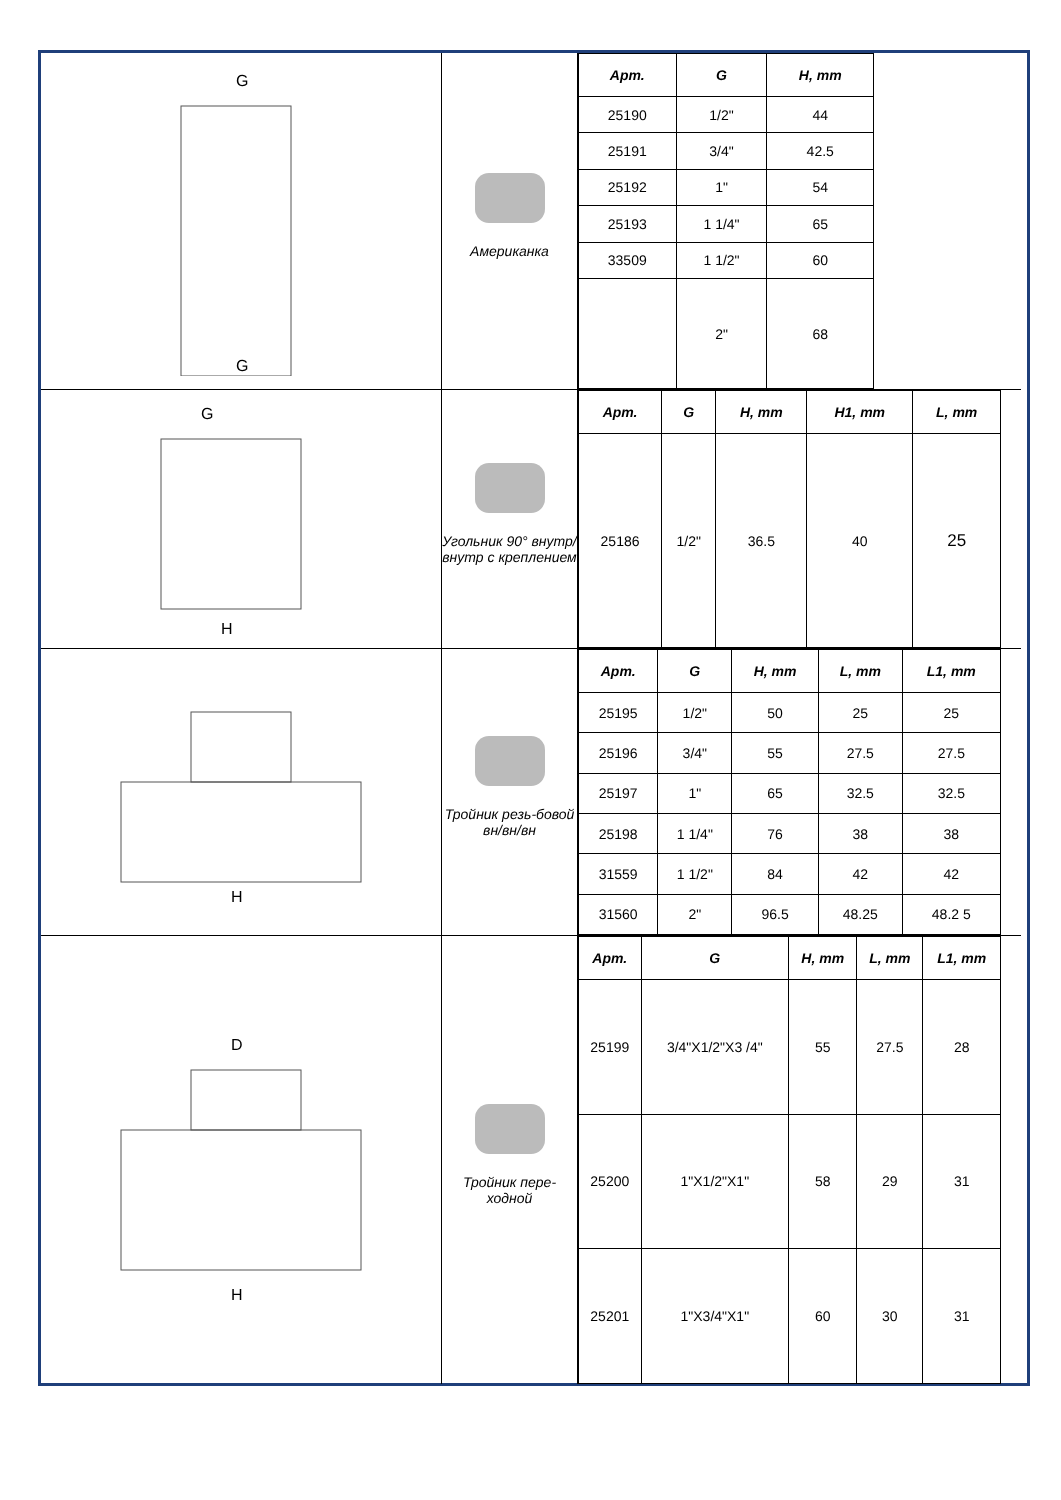G
G
Американка
| Арт. | G | H, mm |
| --- | --- | --- |
| 25190 | 1/2" | 44 |
| 25191 | 3/4" | 42.5 |
| 25192 | 1" | 54 |
| 25193 | 1 1/4" | 65 |
| 33509 | 1 1/2" | 60 |
| | 2" | 68 |
G
H
Угольник 90° внутр/внутр с креплением
| Арт. | G | H, mm | H1, mm | L, mm |
| --- | --- | --- | --- | --- |
| 25186 | 1/2" | 36.5 | 40 | 25 |
H
Тройник резь-бовой вн/вн/вн
| Арт. | G | H, mm | L, mm | L1, mm |
| --- | --- | --- | --- | --- |
| 25195 | 1/2" | 50 | 25 | 25 |
| 25196 | 3/4" | 55 | 27.5 | 27.5 |
| 25197 | 1" | 65 | 32.5 | 32.5 |
| 25198 | 1 1/4" | 76 | 38 | 38 |
| 31559 | 1 1/2" | 84 | 42 | 42 |
| 31560 | 2" | 96.5 | 48.25 | 48.2 5 |
D
H
Тройник пере-ходной
| Арт. | G | H, mm | L, mm | L1, mm |
| --- | --- | --- | --- | --- |
| 25199 | 3/4"X1/2"X3 /4" | 55 | 27.5 | 28 |
| 25200 | 1"X1/2"X1" | 58 | 29 | 31 |
| 25201 | 1"X3/4"X1" | 60 | 30 | 31 |